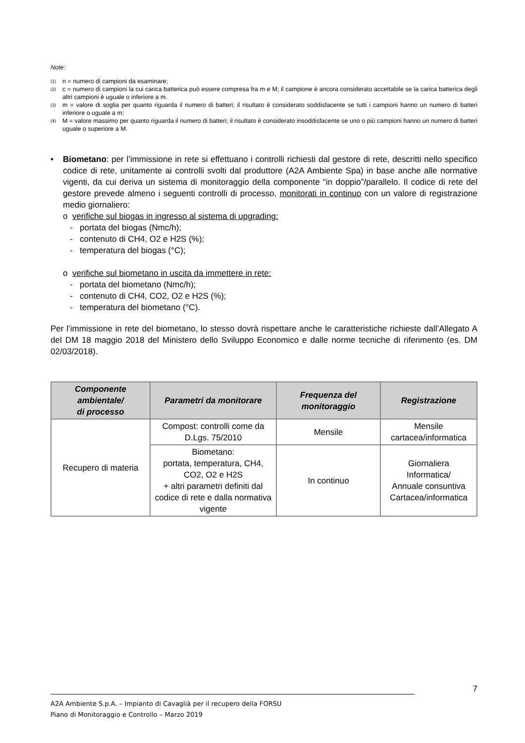Note:
<sup>(1)</sup> n = numero di campioni da esaminare;
<sup>(2)</sup> c = numero di campioni la cui carica batterica può essere compresa fra m e M; il campione è ancora considerato accettabile se la carica batterica degli altri campioni è uguale o inferiore a m.
<sup>(3)</sup> m = valore di soglia per quanto riguarda il numero di batteri; il risultato è considerato soddisfacente se tutti i campioni hanno un numero di batteri inferiore o uguale a m;
<sup>(4)</sup> M = valore massimo per quanto riguarda il numero di batteri; il risultato è considerato insoddisfacente se uno o più campioni hanno un numero di batteri uguale o superiore a M.
• Biometano: per l’immissione in rete si effettuano i controlli richiesti dal gestore di rete, descritti nello specifico codice di rete, unitamente ai controlli svolti dal produttore (A2A Ambiente Spa) in base anche alle normative vigenti, da cui deriva un sistema di monitoraggio della componente “in doppio”/parallelo. Il codice di rete del gestore prevede almeno i seguenti controlli di processo, monitorati in continuo con un valore di registrazione medio giornaliero:
o verifiche sul biogas in ingresso al sistema di upgrading:
- portata del biogas (Nmc/h);
- contenuto di CH4, O2 e H2S (%);
- temperatura del biogas (°C);
o verifiche sul biometano in uscita da immettere in rete:
- portata del biometano (Nmc/h);
- contenuto di CH4, CO2, O2 e H2S (%);
- temperatura del biometano (°C).
Per l’immissione in rete del biometano, lo stesso dovrà rispettare anche le caratteristiche richieste dall’Allegato A del DM 18 maggio 2018 del Ministero dello Sviluppo Economico e dalle norme tecniche di riferimento (es. DM 02/03/2018).
| Componente ambientale/ di processo | Parametri da monitorare | Frequenza del monitoraggio | Registrazione |
| --- | --- | --- | --- |
| Recupero di materia | Compost: controlli come da D.Lgs. 75/2010 | Mensile | Mensile cartacea/informatica |
| | Biometano: portata, temperatura, CH4, CO2, O2 e H2S + altri parametri definiti dal codice di rete e dalla normativa vigente | In continuo | Giornaliera Informatica/ Annuale consuntiva Cartacea/informatica |
7
A2A Ambiente S.p.A. – Impianto di Cavaglià per il recupero della FORSU
Piano di Monitoraggio e Controllo – Marzo 2019